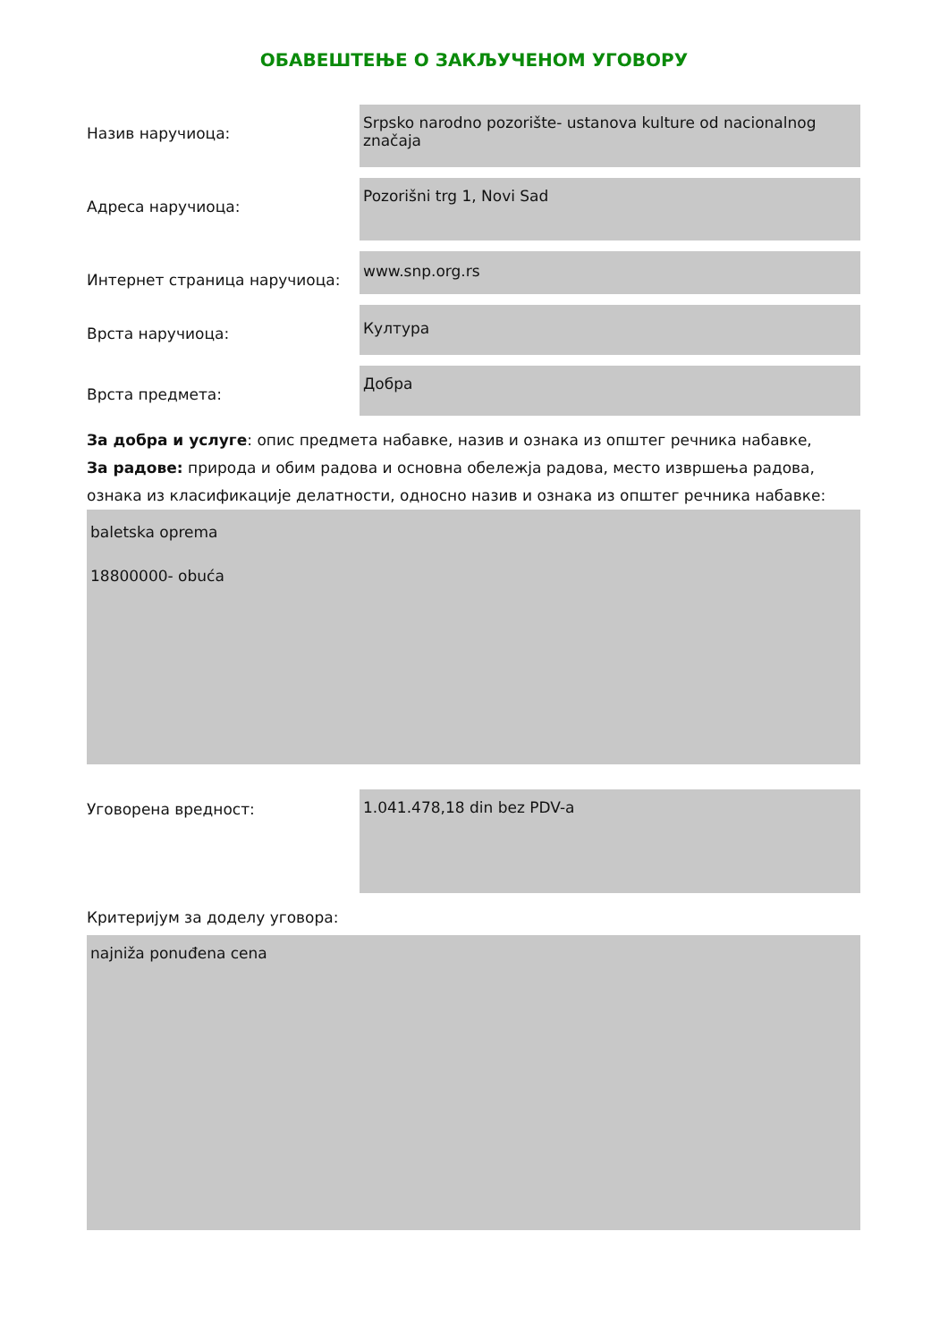ОБАВЕШТЕЊЕ О ЗАКЉУЧЕНОМ УГОВОРУ
Назив наручиоца:
Srpsko narodno pozorište- ustanova kulture od nacionalnog značaja
Адреса наручиоца:
Pozorišni trg 1, Novi Sad
Интернет страница наручиоца:
www.snp.org.rs
Врста наручиоца:
Култура
Врста предмета:
Добра
За добра и услуге: опис предмета набавке, назив и ознака из општег речника набавке,
За радове: природа и обим радова и основна обележја радова, место извршења радова, ознака из класификације делатности, односно назив и ознака из општег речника набавке:
baletska oprema
18800000- obuća
Уговорена вредност:
1.041.478,18 din bez PDV-a
Критеријум за доделу уговора:
najniža ponuđena cena